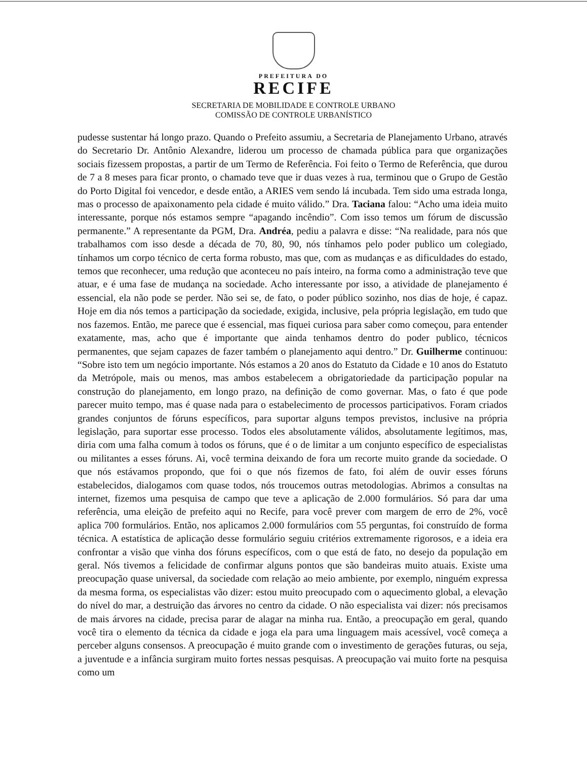PREFEITURA DO
RECIFE
SECRETARIA DE MOBILIDADE E CONTROLE URBANO
COMISSÃO DE CONTROLE URBANÍSTICO
pudesse sustentar há longo prazo. Quando o Prefeito assumiu, a Secretaria de Planejamento Urbano, através do Secretario Dr. Antônio Alexandre, liderou um processo de chamada pública para que organizações sociais fizessem propostas, a partir de um Termo de Referência. Foi feito o Termo de Referência, que durou de 7 a 8 meses para ficar pronto, o chamado teve que ir duas vezes à rua, terminou que o Grupo de Gestão do Porto Digital foi vencedor, e desde então, a ARIES vem sendo lá incubada. Tem sido uma estrada longa, mas o processo de apaixonamento pela cidade é muito válido.” Dra. Taciana falou: “Acho uma ideia muito interessante, porque nós estamos sempre “apagando incêndio”. Com isso temos um fórum de discussão permanente.” A representante da PGM, Dra. Andréa, pediu a palavra e disse: “Na realidade, para nós que trabalhamos com isso desde a década de 70, 80, 90, nós tínhamos pelo poder publico um colegiado, tínhamos um corpo técnico de certa forma robusto, mas que, com as mudanças e as dificuldades do estado, temos que reconhecer, uma redução que aconteceu no país inteiro, na forma como a administração teve que atuar, e é uma fase de mudança na sociedade. Acho interessante por isso, a atividade de planejamento é essencial, ela não pode se perder. Não sei se, de fato, o poder público sozinho, nos dias de hoje, é capaz. Hoje em dia nós temos a participação da sociedade, exigida, inclusive, pela própria legislação, em tudo que nos fazemos. Então, me parece que é essencial, mas fiquei curiosa para saber como começou, para entender exatamente, mas, acho que é importante que ainda tenhamos dentro do poder publico, técnicos permanentes, que sejam capazes de fazer também o planejamento aqui dentro.” Dr. Guilherme continuou: “Sobre isto tem um negócio importante. Nós estamos a 20 anos do Estatuto da Cidade e 10 anos do Estatuto da Metrópole, mais ou menos, mas ambos estabelecem a obrigatoriedade da participação popular na construção do planejamento, em longo prazo, na definição de como governar. Mas, o fato é que pode parecer muito tempo, mas é quase nada para o estabelecimento de processos participativos. Foram criados grandes conjuntos de fóruns específicos, para suportar alguns tempos previstos, inclusive na própria legislação, para suportar esse processo. Todos eles absolutamente válidos, absolutamente legítimos, mas, diria com uma falha comum à todos os fóruns, que é o de limitar a um conjunto específico de especialistas ou militantes a esses fóruns. Ai, você termina deixando de fora um recorte muito grande da sociedade. O que nós estávamos propondo, que foi o que nós fizemos de fato, foi além de ouvir esses fóruns estabelecidos, dialogamos com quase todos, nós troucemos outras metodologias. Abrimos a consultas na internet, fizemos uma pesquisa de campo que teve a aplicação de 2.000 formulários. Só para dar uma referência, uma eleição de prefeito aqui no Recife, para você prever com margem de erro de 2%, você aplica 700 formulários. Então, nos aplicamos 2.000 formulários com 55 perguntas, foi construído de forma técnica. A estatística de aplicação desse formulário seguiu critérios extremamente rigorosos, e a ideia era confrontar a visão que vinha dos fóruns específicos, com o que está de fato, no desejo da população em geral. Nós tivemos a felicidade de confirmar alguns pontos que são bandeiras muito atuais. Existe uma preocupação quase universal, da sociedade com relação ao meio ambiente, por exemplo, ninguém expressa da mesma forma, os especialistas vão dizer: estou muito preocupado com o aquecimento global, a elevação do nível do mar, a destruição das árvores no centro da cidade. O não especialista vai dizer: nós precisamos de mais árvores na cidade, precisa parar de alagar na minha rua. Então, a preocupação em geral, quando você tira o elemento da técnica da cidade e joga ela para uma linguagem mais acessível, você começa a perceber alguns consensos. A preocupação é muito grande com o investimento de gerações futuras, ou seja, a juventude e a infância surgiram muito fortes nessas pesquisas. A preocupação vai muito forte na pesquisa como um